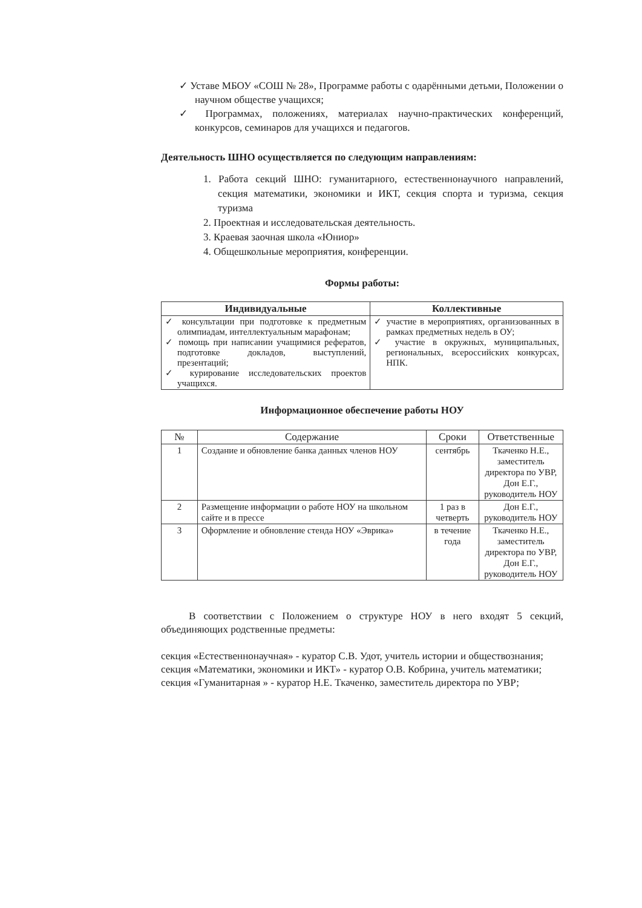✓ Уставе МБОУ «СОШ № 28», Программе работы с одарёнными детьми, Положении о научном обществе учащихся;
✓ Программах, положениях, материалах научно-практических конференций, конкурсов, семинаров для учащихся и педагогов.
Деятельность ШНО осуществляется по следующим направлениям:
1. Работа секций ШНО: гуманитарного, естественнонаучного направлений, секция математики, экономики и ИКТ, секция спорта и туризма, секция туризма
2. Проектная и исследовательская деятельность.
3. Краевая заочная школа «Юниор»
4. Общешкольные мероприятия, конференции.
Формы работы:
| Индивидуальные | Коллективные |
| --- | --- |
| ✓ консультации при подготовке к предметным олимпиадам, интеллектуальным марафонам; ✓ помощь при написании учащимися рефератов, подготовке докладов, выступлений, презентаций; ✓ курирование исследовательских проектов учащихся. | ✓ участие в мероприятиях, организованных в рамках предметных недель в ОУ; ✓ участие в окружных, муниципальных, региональных, всероссийских конкурсах, НПК. |
Информационное обеспечение работы НОУ
| № | Содержание | Сроки | Ответственные |
| --- | --- | --- | --- |
| 1 | Создание и обновление банка данных членов НОУ | сентябрь | Ткаченко Н.Е., заместитель директора по УВР, Дон Е.Г., руководитель НОУ |
| 2 | Размещение информации о работе НОУ на школьном сайте и в прессе | 1 раз в четверть | Дон Е.Г., руководитель НОУ |
| 3 | Оформление и обновление стенда НОУ «Эврика» | в течение года | Ткаченко Н.Е., заместитель директора по УВР, Дон Е.Г., руководитель НОУ |
В соответствии с Положением о структуре НОУ в него входят 5 секций, объединяющих родственные предметы:
секция «Естественнонаучная» - куратор С.В. Удот, учитель истории и обществознания;
секция «Математики, экономики и ИКТ» - куратор О.В. Кобрина, учитель математики;
секция «Гуманитарная » - куратор Н.Е. Ткаченко, заместитель директора по УВР;